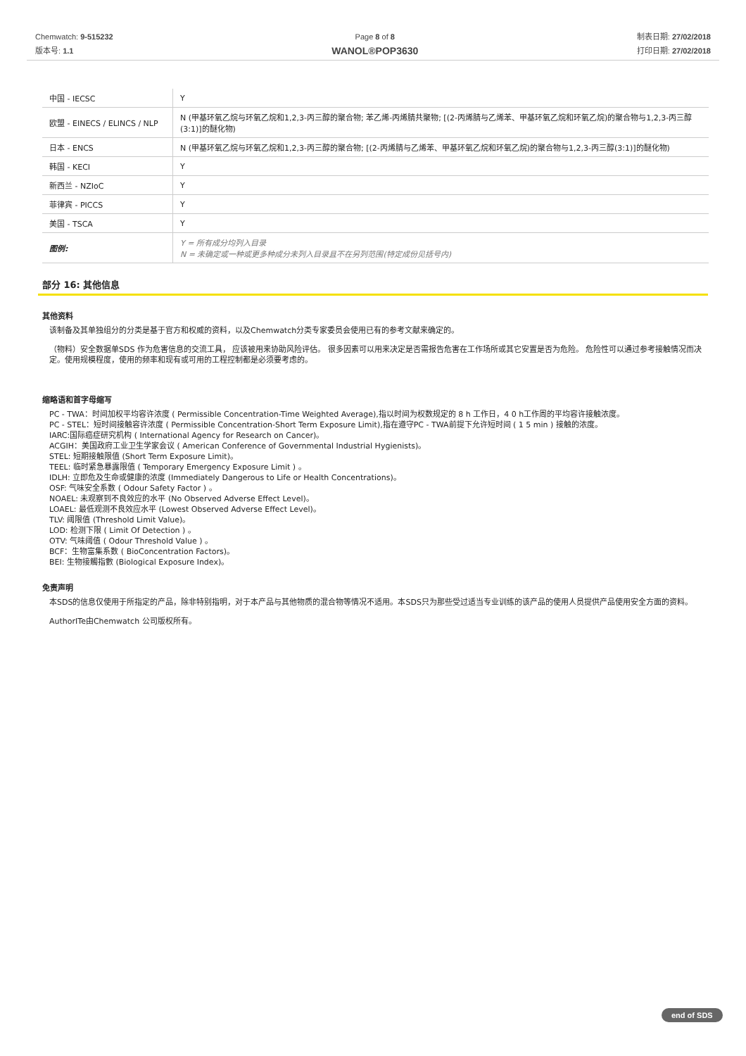Chemwatch: 9-515232
版本号: 1.1
Page 8 of 8
WANOL®POP3630
制表日期: 27/02/2018
打印日期: 27/02/2018
| 中国 - IECSC | Y |
| 欧盟 - EINECS / ELINCS / NLP | N (甲基环氧乙烷与环氧乙烷和1,2,3-丙三醇的聚合物; 苯乙烯-丙烯腈共聚物; [(2-丙烯腈与乙烯苯、甲基环氧乙烷和环氧乙烷)的聚合物与1,2,3-丙三醇(3:1)]的醚化物) |
| 日本 - ENCS | N (甲基环氧乙烷与环氧乙烷和1,2,3-丙三醇的聚合物; [(2-丙烯腈与乙烯苯、甲基环氧乙烷和环氧乙烷)的聚合物与1,2,3-丙三醇(3:1)]的醚化物) |
| 韩国 - KECI | Y |
| 新西兰 - NZIoC | Y |
| 菲律宾 - PICCS | Y |
| 美国 - TSCA | Y |
| 图例: | Y = 所有成分均列入目录 N = 未确定或一种或更多种成分未列入目录且不在另列范围(特定成份见括号内) |
部分 16: 其他信息
其他资料
该制备及其单独组分的分类是基于官方和权威的资料，以及Chemwatch分类专家委员会使用已有的参考文献来确定的。
（物料）安全数据单SDS 作为危害信息的交流工具， 应该被用来协助风险评估。 很多因素可以用来决定是否需报告危害在工作场所或其它安置是否为危险。 危险性可以通过参考接触情况而决定。使用规模程度，使用的频率和现有或可用的工程控制都是必须要考虑的。
缩略语和首字母缩写
PC - TWA：时间加权平均容许浓度 ( Permissible Concentration-Time Weighted Average),指以时间为权数规定的 8 h 工作日，4 0 h工作周的平均容许接触浓度。
PC - STEL：短时间接触容许浓度 ( Permissible Concentration-Short Term Exposure Limit),指在遵守PC - TWA前提下允许短时间 ( 1 5 min ) 接触的浓度。
IARC:国际癌症研究机构 ( International Agency for Research on Cancer)。
ACGIH：美国政府工业卫生学家会议 ( American Conference of Governmental Industrial Hygienists)。
STEL: 短期接触限值 (Short Term Exposure Limit)。
TEEL: 临时紧急暴露限值 ( Temporary Emergency Exposure Limit ) 。
IDLH: 立即危及生命或健康的浓度 (Immediately Dangerous to Life or Health Concentrations)。
OSF: 气味安全系数 ( Odour Safety Factor ) 。
NOAEL: 未观察到不良效应的水平 (No Observed Adverse Effect Level)。
LOAEL: 最低观测不良效应水平 (Lowest Observed Adverse Effect Level)。
TLV: 阈限值 (Threshold Limit Value)。
LOD: 检测下限 ( Limit Of Detection ) 。
OTV: 气味阈值 ( Odour Threshold Value ) 。
BCF：生物富集系数 ( BioConcentration Factors)。
BEI: 生物接觸指數 (Biological Exposure Index)。
免责声明
本SDS的信息仅使用于所指定的产品，除非特别指明，对于本产品与其他物质的混合物等情况不适用。本SDS只为那些受过适当专业训练的该产品的使用人员提供产品使用安全方面的资料。
AuthorITe由Chemwatch 公司版权所有。
end of SDS